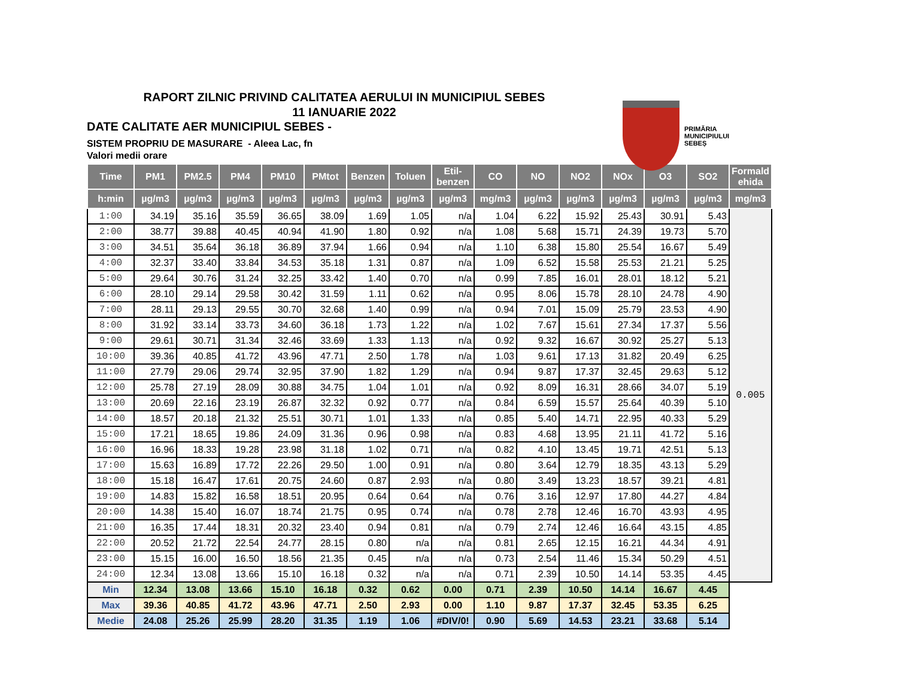RAPORT ZILNIC PRIVIND CALITATEA AERULUI IN MUNICIPIUL SEBES
11 IANUARIE 2022
DATE CALITATE AER MUNICIPIUL SEBES -
SISTEM PROPRIU DE MASURARE - Aleea Lac, fn
Valori medii orare
PRIMĂRIA
MUNICIPIULUI
SEBEȘ
| Time | PM1 | PM2.5 | PM4 | PM10 | PMtot | Benzen | Toluen | Etil- benzen | CO | NO | NO2 | NOx | O3 | SO2 | Formald ehida |
| --- | --- | --- | --- | --- | --- | --- | --- | --- | --- | --- | --- | --- | --- | --- | --- |
| h:min | µg/m3 | µg/m3 | µg/m3 | µg/m3 | µg/m3 | µg/m3 | µg/m3 | µg/m3 | mg/m3 | µg/m3 | µg/m3 | µg/m3 | µg/m3 | µg/m3 | mg/m3 |
| 1:00 | 34.19 | 35.16 | 35.59 | 36.65 | 38.09 | 1.69 | 1.05 | n/a | 1.04 | 6.22 | 15.92 | 25.43 | 30.91 | 5.43 | 0.005 |
| 2:00 | 38.77 | 39.88 | 40.45 | 40.94 | 41.90 | 1.80 | 0.92 | n/a | 1.08 | 5.68 | 15.71 | 24.39 | 19.73 | 5.70 | |
| 3:00 | 34.51 | 35.64 | 36.18 | 36.89 | 37.94 | 1.66 | 0.94 | n/a | 1.10 | 6.38 | 15.80 | 25.54 | 16.67 | 5.49 | |
| 4:00 | 32.37 | 33.40 | 33.84 | 34.53 | 35.18 | 1.31 | 0.87 | n/a | 1.09 | 6.52 | 15.58 | 25.53 | 21.21 | 5.25 | |
| 5:00 | 29.64 | 30.76 | 31.24 | 32.25 | 33.42 | 1.40 | 0.70 | n/a | 0.99 | 7.85 | 16.01 | 28.01 | 18.12 | 5.21 | |
| 6:00 | 28.10 | 29.14 | 29.58 | 30.42 | 31.59 | 1.11 | 0.62 | n/a | 0.95 | 8.06 | 15.78 | 28.10 | 24.78 | 4.90 | |
| 7:00 | 28.11 | 29.13 | 29.55 | 30.70 | 32.68 | 1.40 | 0.99 | n/a | 0.94 | 7.01 | 15.09 | 25.79 | 23.53 | 4.90 | |
| 8:00 | 31.92 | 33.14 | 33.73 | 34.60 | 36.18 | 1.73 | 1.22 | n/a | 1.02 | 7.67 | 15.61 | 27.34 | 17.37 | 5.56 | |
| 9:00 | 29.61 | 30.71 | 31.34 | 32.46 | 33.69 | 1.33 | 1.13 | n/a | 0.92 | 9.32 | 16.67 | 30.92 | 25.27 | 5.13 | |
| 10:00 | 39.36 | 40.85 | 41.72 | 43.96 | 47.71 | 2.50 | 1.78 | n/a | 1.03 | 9.61 | 17.13 | 31.82 | 20.49 | 6.25 | |
| 11:00 | 27.79 | 29.06 | 29.74 | 32.95 | 37.90 | 1.82 | 1.29 | n/a | 0.94 | 9.87 | 17.37 | 32.45 | 29.63 | 5.12 | |
| 12:00 | 25.78 | 27.19 | 28.09 | 30.88 | 34.75 | 1.04 | 1.01 | n/a | 0.92 | 8.09 | 16.31 | 28.66 | 34.07 | 5.19 | |
| 13:00 | 20.69 | 22.16 | 23.19 | 26.87 | 32.32 | 0.92 | 0.77 | n/a | 0.84 | 6.59 | 15.57 | 25.64 | 40.39 | 5.10 | |
| 14:00 | 18.57 | 20.18 | 21.32 | 25.51 | 30.71 | 1.01 | 1.33 | n/a | 0.85 | 5.40 | 14.71 | 22.95 | 40.33 | 5.29 | |
| 15:00 | 17.21 | 18.65 | 19.86 | 24.09 | 31.36 | 0.96 | 0.98 | n/a | 0.83 | 4.68 | 13.95 | 21.11 | 41.72 | 5.16 | |
| 16:00 | 16.96 | 18.33 | 19.28 | 23.98 | 31.18 | 1.02 | 0.71 | n/a | 0.82 | 4.10 | 13.45 | 19.71 | 42.51 | 5.13 | |
| 17:00 | 15.63 | 16.89 | 17.72 | 22.26 | 29.50 | 1.00 | 0.91 | n/a | 0.80 | 3.64 | 12.79 | 18.35 | 43.13 | 5.29 | |
| 18:00 | 15.18 | 16.47 | 17.61 | 20.75 | 24.60 | 0.87 | 2.93 | n/a | 0.80 | 3.49 | 13.23 | 18.57 | 39.21 | 4.81 | |
| 19:00 | 14.83 | 15.82 | 16.58 | 18.51 | 20.95 | 0.64 | 0.64 | n/a | 0.76 | 3.16 | 12.97 | 17.80 | 44.27 | 4.84 | |
| 20:00 | 14.38 | 15.40 | 16.07 | 18.74 | 21.75 | 0.95 | 0.74 | n/a | 0.78 | 2.78 | 12.46 | 16.70 | 43.93 | 4.95 | |
| 21:00 | 16.35 | 17.44 | 18.31 | 20.32 | 23.40 | 0.94 | 0.81 | n/a | 0.79 | 2.74 | 12.46 | 16.64 | 43.15 | 4.85 | |
| 22:00 | 20.52 | 21.72 | 22.54 | 24.77 | 28.15 | 0.80 | n/a | n/a | 0.81 | 2.65 | 12.15 | 16.21 | 44.34 | 4.91 | |
| 23:00 | 15.15 | 16.00 | 16.50 | 18.56 | 21.35 | 0.45 | n/a | n/a | 0.73 | 2.54 | 11.46 | 15.34 | 50.29 | 4.51 | |
| 24:00 | 12.34 | 13.08 | 13.66 | 15.10 | 16.18 | 0.32 | n/a | n/a | 0.71 | 2.39 | 10.50 | 14.14 | 53.35 | 4.45 | |
| Min | 12.34 | 13.08 | 13.66 | 15.10 | 16.18 | 0.32 | 0.62 | 0.00 | 0.71 | 2.39 | 10.50 | 14.14 | 16.67 | 4.45 | |
| Max | 39.36 | 40.85 | 41.72 | 43.96 | 47.71 | 2.50 | 2.93 | 0.00 | 1.10 | 9.87 | 17.37 | 32.45 | 53.35 | 6.25 | |
| Medie | 24.08 | 25.26 | 25.99 | 28.20 | 31.35 | 1.19 | 1.06 | #DIV/0! | 0.90 | 5.69 | 14.53 | 23.21 | 33.68 | 5.14 | |